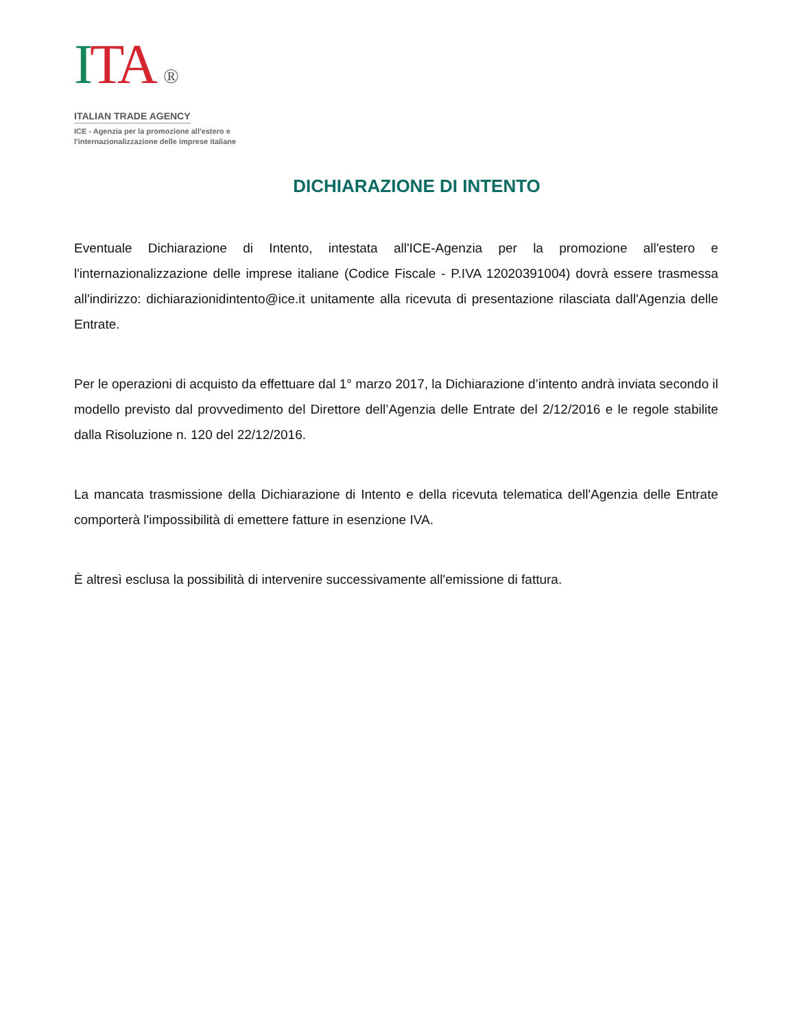ITA ®
ITALIAN TRADE AGENCY
ICE - Agenzia per la promozione all'estero e
l'internazionalizzazione delle imprese italiane
DICHIARAZIONE DI INTENTO
Eventuale Dichiarazione di Intento, intestata all'ICE-Agenzia per la promozione all'estero e l'internazionalizzazione delle imprese italiane (Codice Fiscale - P.IVA 12020391004) dovrà essere trasmessa all'indirizzo: dichiarazionidintento@ice.it unitamente alla ricevuta di presentazione rilasciata dall'Agenzia delle Entrate.
Per le operazioni di acquisto da effettuare dal 1° marzo 2017, la Dichiarazione d’intento andrà inviata secondo il modello previsto dal provvedimento del Direttore dell’Agenzia delle Entrate del 2/12/2016 e le regole stabilite dalla Risoluzione n. 120 del 22/12/2016.
La mancata trasmissione della Dichiarazione di Intento e della ricevuta telematica dell'Agenzia delle Entrate comporterà l'impossibilità di emettere fatture in esenzione IVA.
È altresì esclusa la possibilità di intervenire successivamente all'emissione di fattura.